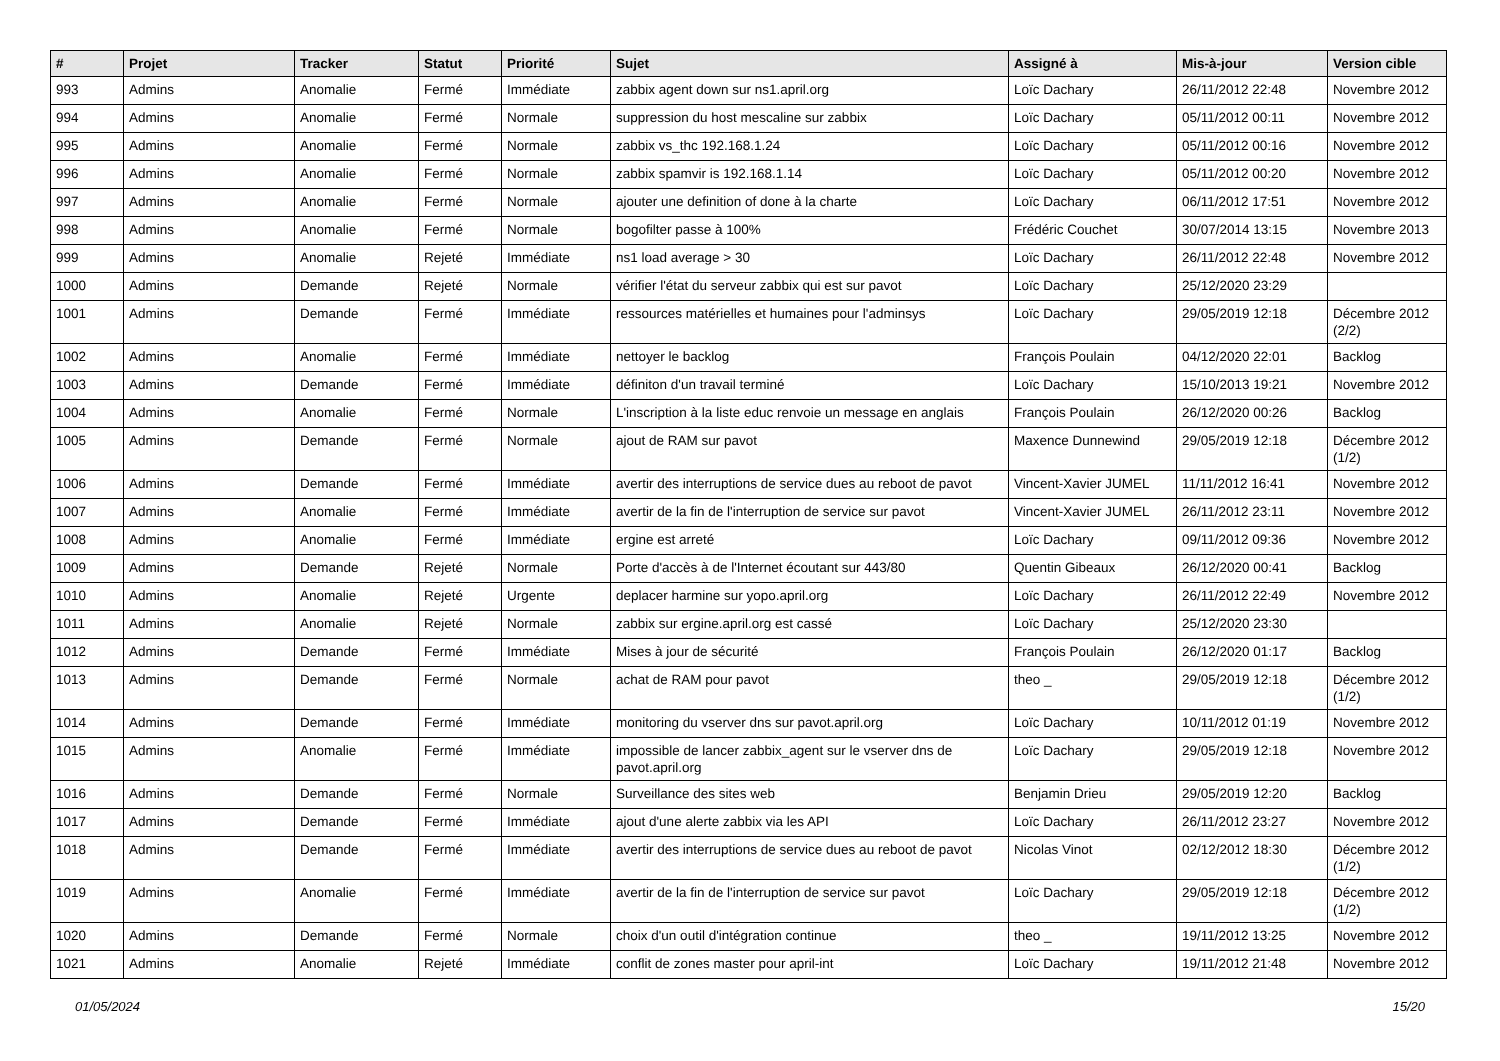| # | Projet | Tracker | Statut | Priorité | Sujet | Assigné à | Mis-à-jour | Version cible |
| --- | --- | --- | --- | --- | --- | --- | --- | --- |
| 993 | Admins | Anomalie | Fermé | Immédiate | zabbix agent down sur ns1.april.org | Loïc Dachary | 26/11/2012 22:48 | Novembre 2012 |
| 994 | Admins | Anomalie | Fermé | Normale | suppression du host mescaline sur zabbix | Loïc Dachary | 05/11/2012 00:11 | Novembre 2012 |
| 995 | Admins | Anomalie | Fermé | Normale | zabbix vs_thc 192.168.1.24 | Loïc Dachary | 05/11/2012 00:16 | Novembre 2012 |
| 996 | Admins | Anomalie | Fermé | Normale | zabbix spamvir is 192.168.1.14 | Loïc Dachary | 05/11/2012 00:20 | Novembre 2012 |
| 997 | Admins | Anomalie | Fermé | Normale | ajouter une definition of done à la charte | Loïc Dachary | 06/11/2012 17:51 | Novembre 2012 |
| 998 | Admins | Anomalie | Fermé | Normale | bogofilter passe à 100% | Frédéric Couchet | 30/07/2014 13:15 | Novembre 2013 |
| 999 | Admins | Anomalie | Rejeté | Immédiate | ns1 load average > 30 | Loïc Dachary | 26/11/2012 22:48 | Novembre 2012 |
| 1000 | Admins | Demande | Rejeté | Normale | vérifier l'état du serveur zabbix qui est sur pavot | Loïc Dachary | 25/12/2020 23:29 | |
| 1001 | Admins | Demande | Fermé | Immédiate | ressources matérielles et humaines pour l'adminsys | Loïc Dachary | 29/05/2019 12:18 | Décembre 2012 (2/2) |
| 1002 | Admins | Anomalie | Fermé | Immédiate | nettoyer le backlog | François Poulain | 04/12/2020 22:01 | Backlog |
| 1003 | Admins | Demande | Fermé | Immédiate | définiton d'un travail terminé | Loïc Dachary | 15/10/2013 19:21 | Novembre 2012 |
| 1004 | Admins | Anomalie | Fermé | Normale | L'inscription à la liste educ renvoie un message en anglais | François Poulain | 26/12/2020 00:26 | Backlog |
| 1005 | Admins | Demande | Fermé | Normale | ajout de RAM sur pavot | Maxence Dunnewind | 29/05/2019 12:18 | Décembre 2012 (1/2) |
| 1006 | Admins | Demande | Fermé | Immédiate | avertir des interruptions de service dues au reboot de pavot | Vincent-Xavier JUMEL | 11/11/2012 16:41 | Novembre 2012 |
| 1007 | Admins | Anomalie | Fermé | Immédiate | avertir de la fin de l'interruption de service sur pavot | Vincent-Xavier JUMEL | 26/11/2012 23:11 | Novembre 2012 |
| 1008 | Admins | Anomalie | Fermé | Immédiate | ergine est arreté | Loïc Dachary | 09/11/2012 09:36 | Novembre 2012 |
| 1009 | Admins | Demande | Rejeté | Normale | Porte d'accès à de l'Internet écoutant sur 443/80 | Quentin Gibeaux | 26/12/2020 00:41 | Backlog |
| 1010 | Admins | Anomalie | Rejeté | Urgente | deplacer harmine sur yopo.april.org | Loïc Dachary | 26/11/2012 22:49 | Novembre 2012 |
| 1011 | Admins | Anomalie | Rejeté | Normale | zabbix sur ergine.april.org est cassé | Loïc Dachary | 25/12/2020 23:30 | |
| 1012 | Admins | Demande | Fermé | Immédiate | Mises à jour de sécurité | François Poulain | 26/12/2020 01:17 | Backlog |
| 1013 | Admins | Demande | Fermé | Normale | achat de RAM pour pavot | theo _ | 29/05/2019 12:18 | Décembre 2012 (1/2) |
| 1014 | Admins | Demande | Fermé | Immédiate | monitoring du vserver dns sur pavot.april.org | Loïc Dachary | 10/11/2012 01:19 | Novembre 2012 |
| 1015 | Admins | Anomalie | Fermé | Immédiate | impossible de lancer zabbix_agent sur le vserver dns de pavot.april.org | Loïc Dachary | 29/05/2019 12:18 | Novembre 2012 |
| 1016 | Admins | Demande | Fermé | Normale | Surveillance des sites web | Benjamin Drieu | 29/05/2019 12:20 | Backlog |
| 1017 | Admins | Demande | Fermé | Immédiate | ajout d'une alerte zabbix via les API | Loïc Dachary | 26/11/2012 23:27 | Novembre 2012 |
| 1018 | Admins | Demande | Fermé | Immédiate | avertir des interruptions de service dues au reboot de pavot | Nicolas Vinot | 02/12/2012 18:30 | Décembre 2012 (1/2) |
| 1019 | Admins | Anomalie | Fermé | Immédiate | avertir de la fin de l'interruption de service sur pavot | Loïc Dachary | 29/05/2019 12:18 | Décembre 2012 (1/2) |
| 1020 | Admins | Demande | Fermé | Normale | choix d'un outil d'intégration continue | theo _ | 19/11/2012 13:25 | Novembre 2012 |
| 1021 | Admins | Anomalie | Rejeté | Immédiate | conflit de zones master pour april-int | Loïc Dachary | 19/11/2012 21:48 | Novembre 2012 |
01/05/2024 15/20